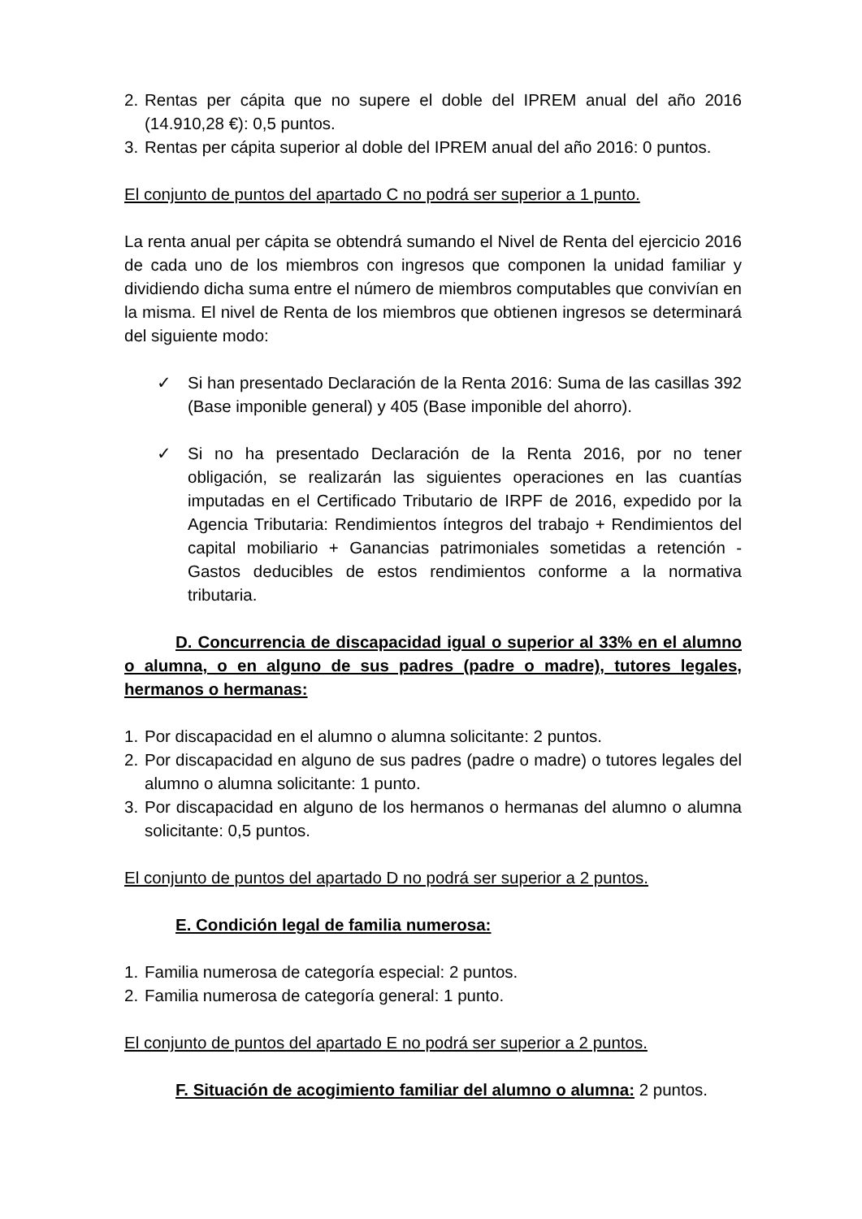2. Rentas per cápita que no supere el doble del IPREM anual del año 2016 (14.910,28 €): 0,5 puntos.
3. Rentas per cápita superior al doble del IPREM anual del año 2016: 0 puntos.
El conjunto de puntos del apartado C no podrá ser superior a 1 punto.
La renta anual per cápita se obtendrá sumando el Nivel de Renta del ejercicio 2016 de cada uno de los miembros con ingresos que componen la unidad familiar y dividiendo dicha suma entre el número de miembros computables que convivían en la misma. El nivel de Renta de los miembros que obtienen ingresos se determinará del siguiente modo:
✓ Si han presentado Declaración de la Renta 2016: Suma de las casillas 392 (Base imponible general) y 405 (Base imponible del ahorro).
✓ Si no ha presentado Declaración de la Renta 2016, por no tener obligación, se realizarán las siguientes operaciones en las cuantías imputadas en el Certificado Tributario de IRPF de 2016, expedido por la Agencia Tributaria: Rendimientos íntegros del trabajo + Rendimientos del capital mobiliario + Ganancias patrimoniales sometidas a retención - Gastos deducibles de estos rendimientos conforme a la normativa tributaria.
D. Concurrencia de discapacidad igual o superior al 33% en el alumno o alumna, o en alguno de sus padres (padre o madre), tutores legales, hermanos o hermanas:
1. Por discapacidad en el alumno o alumna solicitante: 2 puntos.
2. Por discapacidad en alguno de sus padres (padre o madre) o tutores legales del alumno o alumna solicitante: 1 punto.
3. Por discapacidad en alguno de los hermanos o hermanas del alumno o alumna solicitante: 0,5 puntos.
El conjunto de puntos del apartado D no podrá ser superior a 2 puntos.
E. Condición legal de familia numerosa:
1. Familia numerosa de categoría especial: 2 puntos.
2. Familia numerosa de categoría general: 1 punto.
El conjunto de puntos del apartado E no podrá ser superior a 2 puntos.
F. Situación de acogimiento familiar del alumno o alumna: 2 puntos.